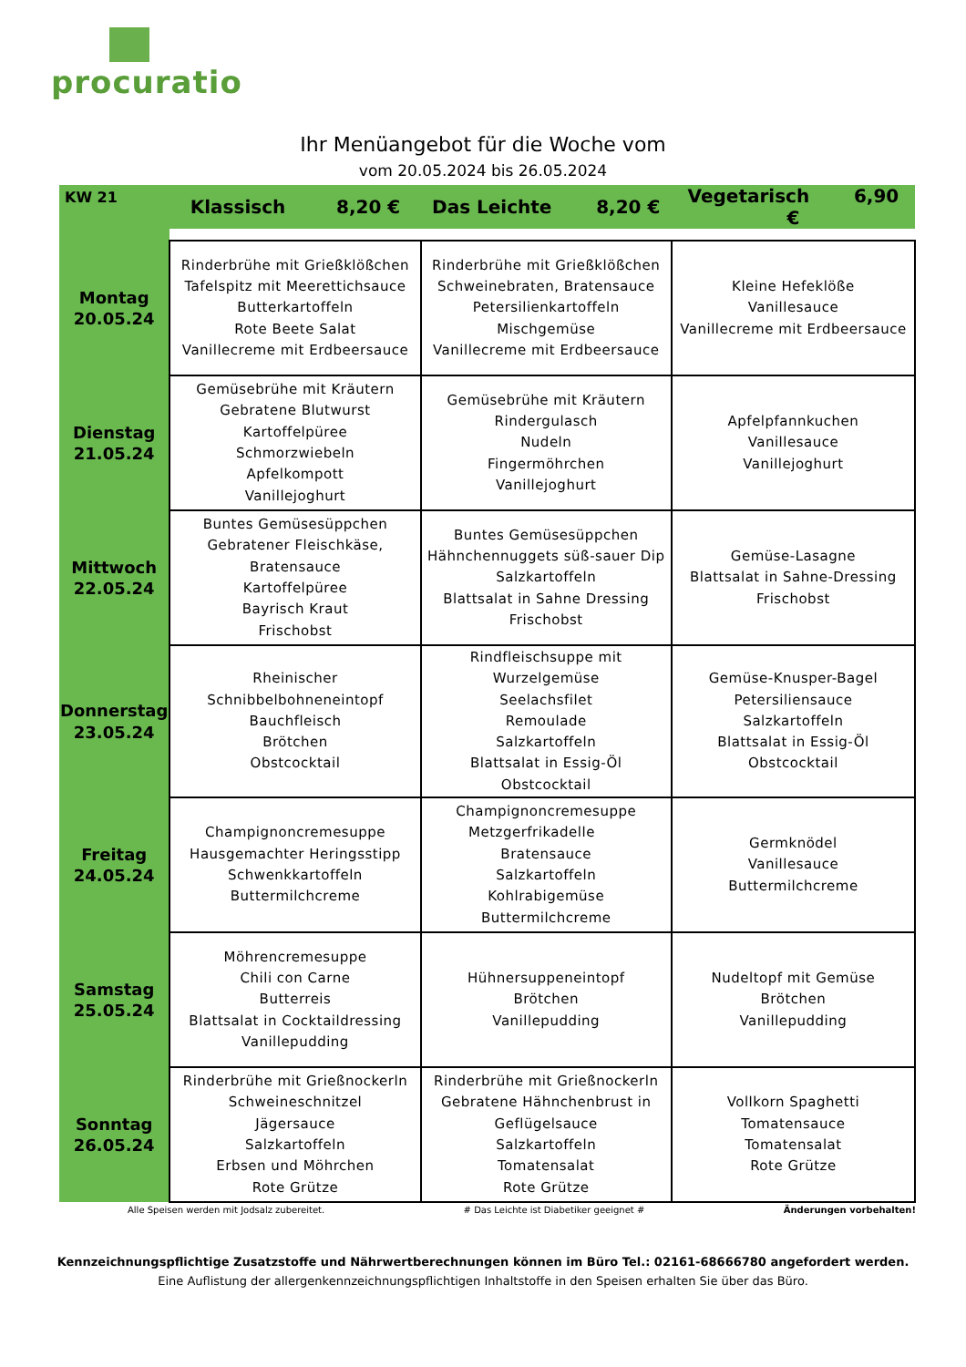procuratio
Ihr Menüangebot für die Woche vom
vom 20.05.2024 bis 26.05.2024
| KW 21 | Klassisch 8,20 € | Das Leichte 8,20 € | Vegetarisch 6,90 € |
| --- | --- | --- | --- |
| Montag 20.05.24 | Rinderbrühe mit Grießklößchen Tafelspitz mit Meerettichsauce Butterkartoffeln Rote Beete Salat Vanillecreme mit Erdbeersauce | Rinderbrühe mit Grießklößchen Schweinebraten, Bratensauce Petersilienkartoffeln Mischgemüse Vanillecreme mit Erdbeersauce | Kleine Hefeklöße Vanillesauce Vanillecreme mit Erdbeersauce |
| Dienstag 21.05.24 | Gemüsebrühe mit Kräutern Gebratene Blutwurst Kartoffelpüree Schmorzwiebeln Apfelkompott Vanillejoghurt | Gemüsebrühe mit Kräutern Rindergulasch Nudeln Fingermöhrchen Vanillejoghurt | Apfelpfannkuchen Vanillesauce Vanillejoghurt |
| Mittwoch 22.05.24 | Buntes Gemüsesüppchen Gebratener Fleischkäse, Bratensauce Kartoffelpüree Bayrisch Kraut Frischobst | Buntes Gemüsesüppchen Hähnchennuggets süß-sauer Dip Salzkartoffeln Blattsalat in Sahne Dressing Frischobst | Gemüse-Lasagne Blattsalat in Sahne-Dressing Frischobst |
| Donnerstag 23.05.24 | Rheinischer Schnibbelbohneneintopf Bauchfleisch Brötchen Obstcocktail | Rindfleischsuppe mit Wurzelgemüse Seelachsfilet Remoulade Salzkartoffeln Blattsalat in Essig-Öl Obstcocktail | Gemüse-Knusper-Bagel Petersiliensauce Salzkartoffeln Blattsalat in Essig-Öl Obstcocktail |
| Freitag 24.05.24 | Champignoncremesuppe Hausgemachter Heringsstipp Schwenkkartoffeln Buttermilchcreme | Champignoncremesuppe Metzgerfrikadelle Bratensauce Salzkartoffeln Kohlrabigemüse Buttermilchcreme | Germknödel Vanillesauce Buttermilchcreme |
| Samstag 25.05.24 | Möhrencremesuppe Chili con Carne Butterreis Blattsalat in Cocktaildressing Vanillepudding | Hühnersuppeneintopf Brötchen Vanillepudding | Nudeltopf mit Gemüse Brötchen Vanillepudding |
| Sonntag 26.05.24 | Rinderbrühe mit Grießnockerln Schweineschnitzel Jägersauce Salzkartoffeln Erbsen und Möhrchen Rote Grütze | Rinderbrühe mit Grießnockerln Gebratene Hähnchenbrust in Geflügelsauce Salzkartoffeln Tomatensalat Rote Grütze | Vollkorn Spaghetti Tomatensauce Tomatensalat Rote Grütze |
Alle Speisen werden mit Jodsalz zubereitet. # Das Leichte ist Diabetiker geeignet # Änderungen vorbehalten!
Kennzeichnungspflichtige Zusatzstoffe und Nährwertberechnungen können im Büro Tel.: 02161-68666780 angefordert werden.
Eine Auflistung der allergenkennzeichnungspflichtigen Inhaltstoffe in den Speisen erhalten Sie über das Büro.